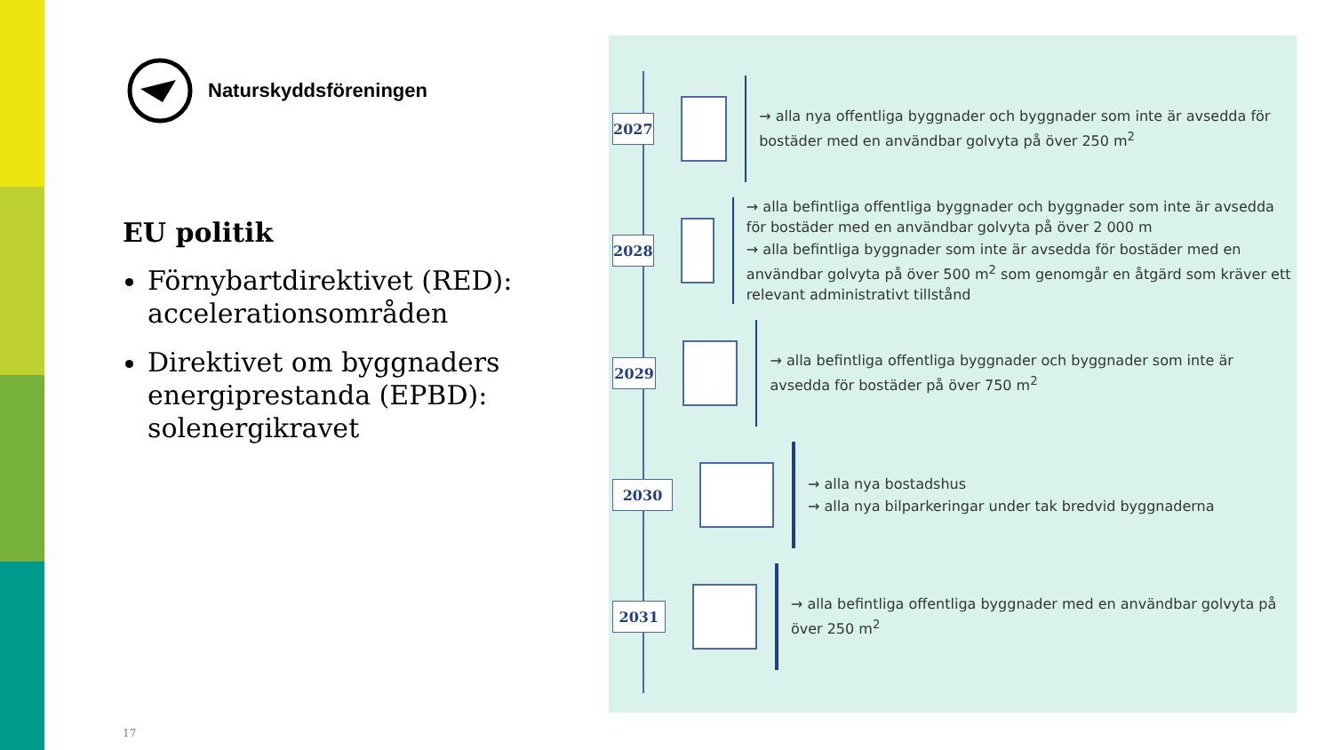Naturskyddsföreningen
EU politik
Förnybartdirektivet (RED): accelerationsområden
Direktivet om byggnaders energiprestanda (EPBD): solenergikravet
17
2027
→ alla nya offentliga byggnader och byggnader som inte är avsedda för bostäder med en användbar golvyta på över 250 m<sup>2</sup>
2028
→ alla befintliga offentliga byggnader och byggnader som inte är avsedda för bostäder med en användbar golvyta på över 2 000 m
→ alla befintliga byggnader som inte är avsedda för bostäder med en användbar golvyta på över 500 m<sup>2</sup> som genomgår en åtgärd som kräver ett relevant administrativt tillstånd
2029
→ alla befintliga offentliga byggnader och byggnader som inte är avsedda för bostäder på över 750 m<sup>2</sup>
2030
→ alla nya bostadshus
→ alla nya bilparkeringar under tak bredvid byggnaderna
2031
→ alla befintliga offentliga byggnader med en användbar golvyta på över 250 m<sup>2</sup>